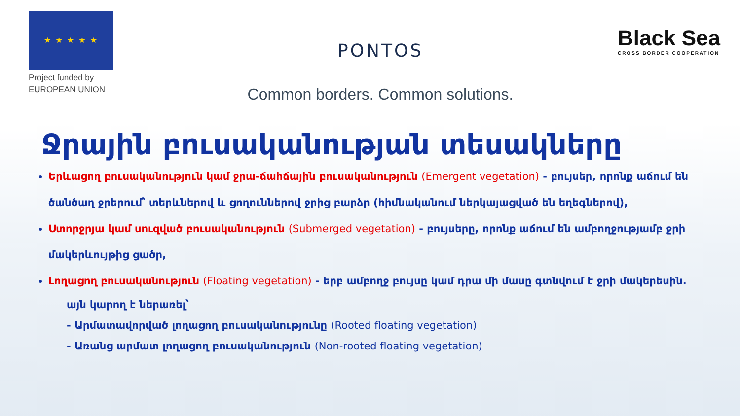★ ★ ★ ★ ★
Project funded by
EUROPEAN UNION
PONTOS
Common borders. Common solutions.
Black Sea
CROSS BORDER COOPERATION
Ջրային բուսականության տեսակները
Երևացող բուսականություն կամ ջրա-ճահճային բուսականություն (Emergent vegetation) - բույսեր, որոնք աճում են ծանծաղ ջրերում՝ տերևներով և ցողուններով ջրից բարձր (հիմնականում ներկայացված են եղեգներով),
Ստորջրյա կամ սուզված բուսականություն (Submerged vegetation) - բույսերը, որոնք աճում են ամբողջությամբ ջրի մակերևույթից ցածր,
Լողացող բուսականություն (Floating vegetation) - երբ ամբողջ բույսը կամ դրա մի մասը գտնվում է ջրի մակերեսին.
այն կարող է ներառել՝
- Արմատավորված լողացող բուսականությունը (Rooted floating vegetation)
- Առանց արմատ լողացող բուսականություն (Non-rooted floating vegetation)